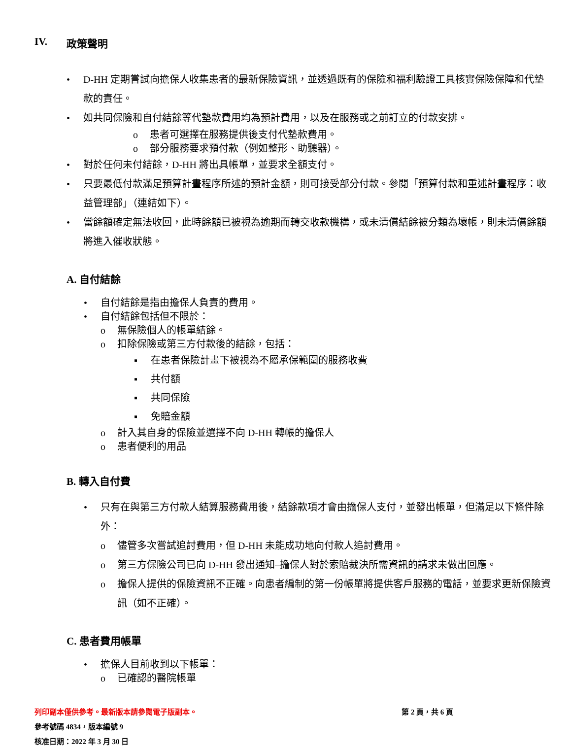IV. 政策聲明
• D-HH 定期嘗試向擔保人收集患者的最新保險資訊，並透過既有的保險和福利驗證工具核實保險保障和代墊款的責任。
• 如共同保險和自付結餘等代墊款費用均為預計費用，以及在服務或之前訂立的付款安排。
o 患者可選擇在服務提供後支付代墊款費用。
o 部分服務要求預付款（例如整形、助聽器）。
• 對於任何未付結餘，D-HH 將出具帳單，並要求全額支付。
• 只要最低付款滿足預算計畫程序所述的預計金額，則可接受部分付款。參閱「預算付款和重述計畫程序：收益管理部」（連結如下）。
• 當餘額確定無法收回，此時餘額已被視為逾期而轉交收款機構，或未清償結餘被分類為壞帳，則未清償餘額將進入催收狀態。
A. 自付結餘
• 自付結餘是指由擔保人負責的費用。
• 自付結餘包括但不限於：
o 無保險個人的帳單結餘。
o 扣除保險或第三方付款後的結餘，包括：
▪ 在患者保險計畫下被視為不屬承保範圍的服務收費
▪ 共付額
▪ 共同保險
▪ 免賠金額
o 計入其自身的保險並選擇不向 D-HH 轉帳的擔保人
o 患者便利的用品
B. 轉入自付費
• 只有在與第三方付款人結算服務費用後，結餘款項才會由擔保人支付，並發出帳單，但滿足以下條件除外：
o 儘管多次嘗試追討費用，但 D-HH 未能成功地向付款人追討費用。
o 第三方保險公司已向 D-HH 發出通知–擔保人對於索賠裁決所需資訊的請求未做出回應。
o 擔保人提供的保險資訊不正確。向患者編制的第一份帳單將提供客戶服務的電話，並要求更新保險資訊（如不正確）。
C. 患者費用帳單
• 擔保人目前收到以下帳單：
o 已確認的醫院帳單
列印副本僅供參考。最新版本請參閱電子版副本。 第 2 頁，共 6 頁
參考號碼 4834，版本編號 9
核准日期：2022 年 3 月 30 日